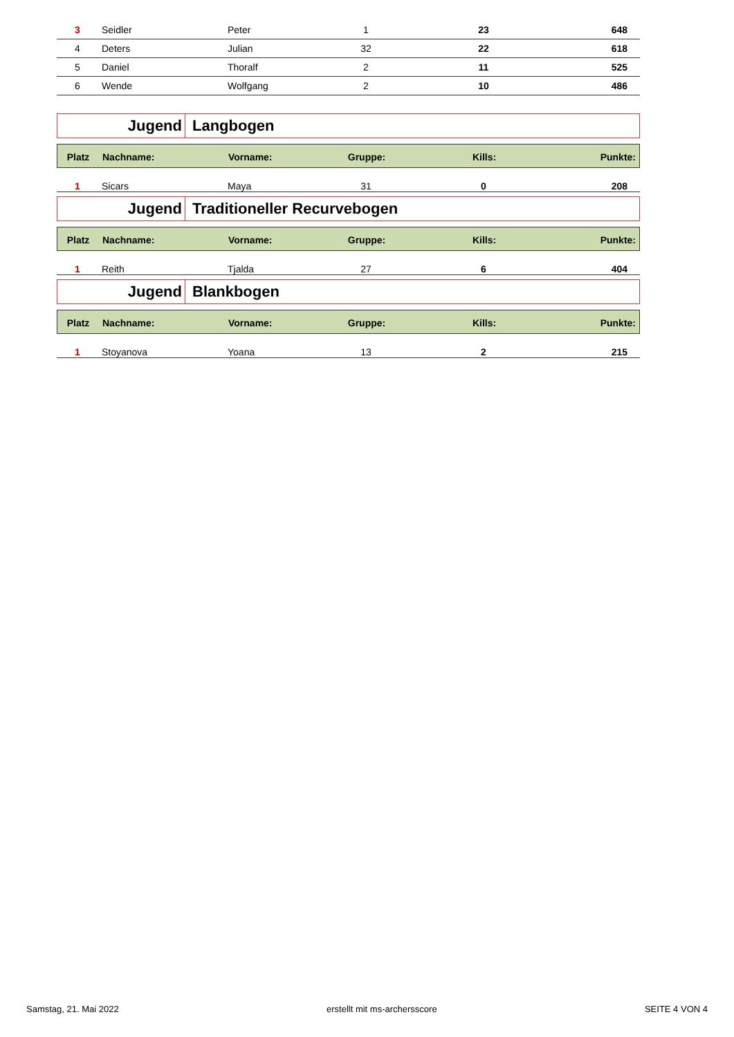| 3 | Seidler | Peter | 1 | 23 | 648 |
| 4 | Deters | Julian | 32 | 22 | 618 |
| 5 | Daniel | Thoralf | 2 | 11 | 525 |
| 6 | Wende | Wolfgang | 2 | 10 | 486 |
Jugend
Langbogen
| Platz | Nachname: | Vorname: | Gruppe: | Kills: | Punkte: |
| --- | --- | --- | --- | --- | --- |
| 1 | Sicars | Maya | 31 | 0 | 208 |
Jugend
Traditioneller Recurvebogen
| Platz | Nachname: | Vorname: | Gruppe: | Kills: | Punkte: |
| --- | --- | --- | --- | --- | --- |
| 1 | Reith | Tjalda | 27 | 6 | 404 |
Jugend
Blankbogen
| Platz | Nachname: | Vorname: | Gruppe: | Kills: | Punkte: |
| --- | --- | --- | --- | --- | --- |
| 1 | Stoyanova | Yoana | 13 | 2 | 215 |
Samstag, 21. Mai 2022 erstellt mit ms-archersscore SEITE 4 VON 4